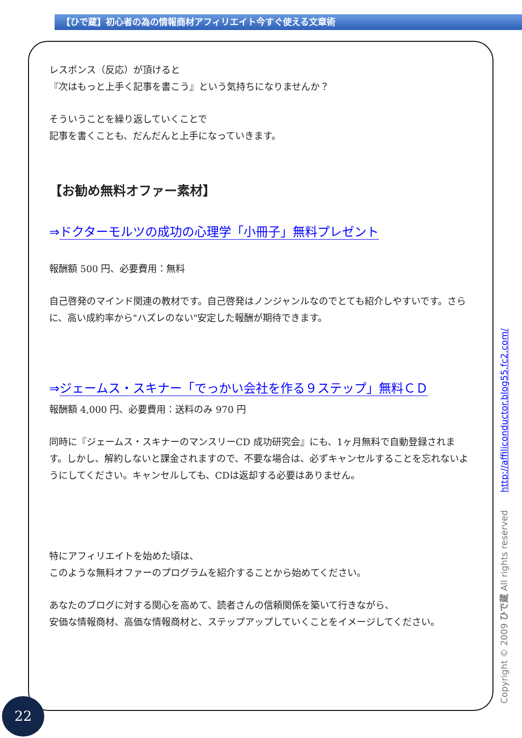【ひで蔵】初心者の為の情報商材アフィリエイト今すぐ使える文章術
レスポンス（反応）が頂けると
『次はもっと上手く記事を書こう』という気持ちになりませんか？
そういうことを繰り返していくことで
記事を書くことも、だんだんと上手になっていきます。
【お勧め無料オファー素材】
⇒ドクターモルツの成功の心理学「小冊子」無料プレゼント
報酬額 500 円、必要費用：無料
自己啓発のマインド関連の教材です。自己啓発はノンジャンルなのでとても紹介しやすいです。さらに、高い成約率から"ハズレのない"安定した報酬が期待できます。
⇒ジェームス・スキナー「でっかい会社を作る９ステップ」無料ＣＤ
報酬額 4,000 円、必要費用：送料のみ 970 円
同時に『ジェームス・スキナーのマンスリーCD 成功研究会』にも、1ヶ月無料で自動登録されます。しかし、解約しないと課金されますので、不要な場合は、必ずキャンセルすることを忘れないようにしてください。キャンセルしても、CDは返却する必要はありません。
特にアフィリエイトを始めた頃は、
このような無料オファーのプログラムを紹介することから始めてください。
あなたのブログに対する関心を高めて、読者さんの信頼関係を築いて行きながら、
安価な情報商材、高価な情報商材と、ステップアップしていくことをイメージしてください。
Copyright © 2009 ひで蔵 All rights reserved http://affiliconductor.blog55.fc2.com/
22